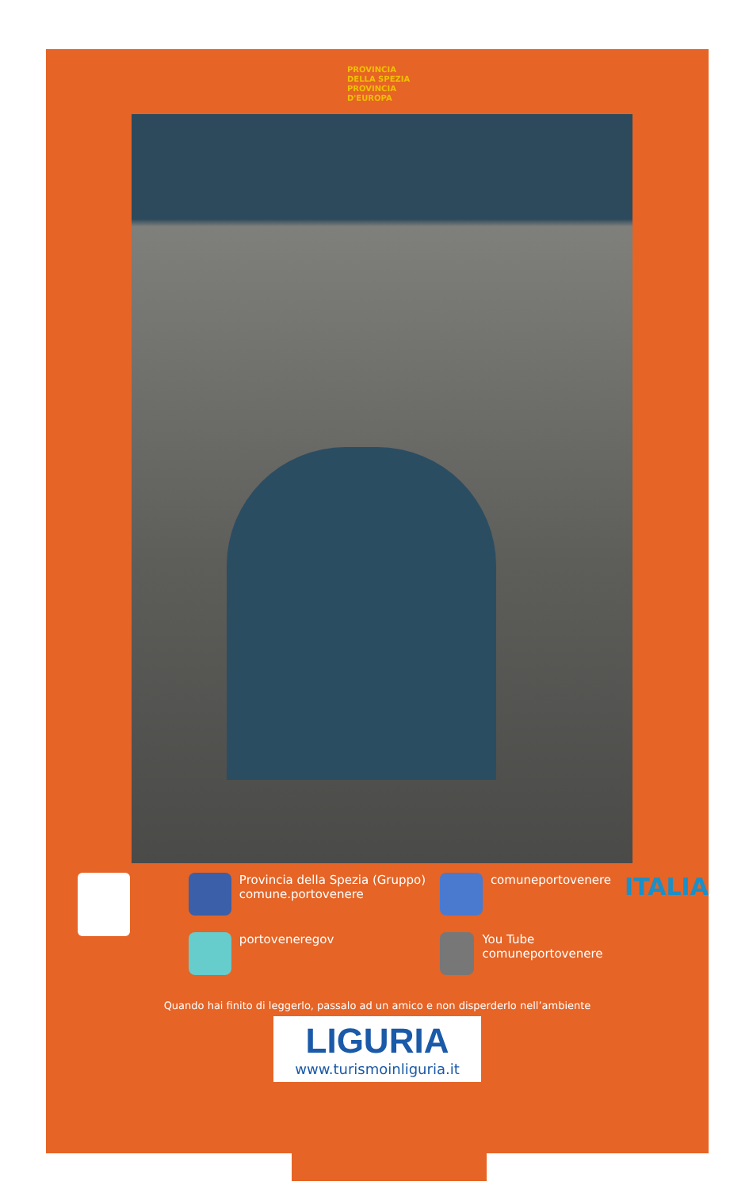PROVINCIA
DELLA SPEZIA
PROVINCIA
D'EUROPA
Provincia della Spezia (Gruppo)
comune.portovenere
portoveneregov
comuneportovenere
You Tube comuneportovenere
ITALIA
Quando hai finito di leggerlo, passalo ad un amico e non disperderlo nell’ambiente
LIGURIA
www.turismoinliguria.it